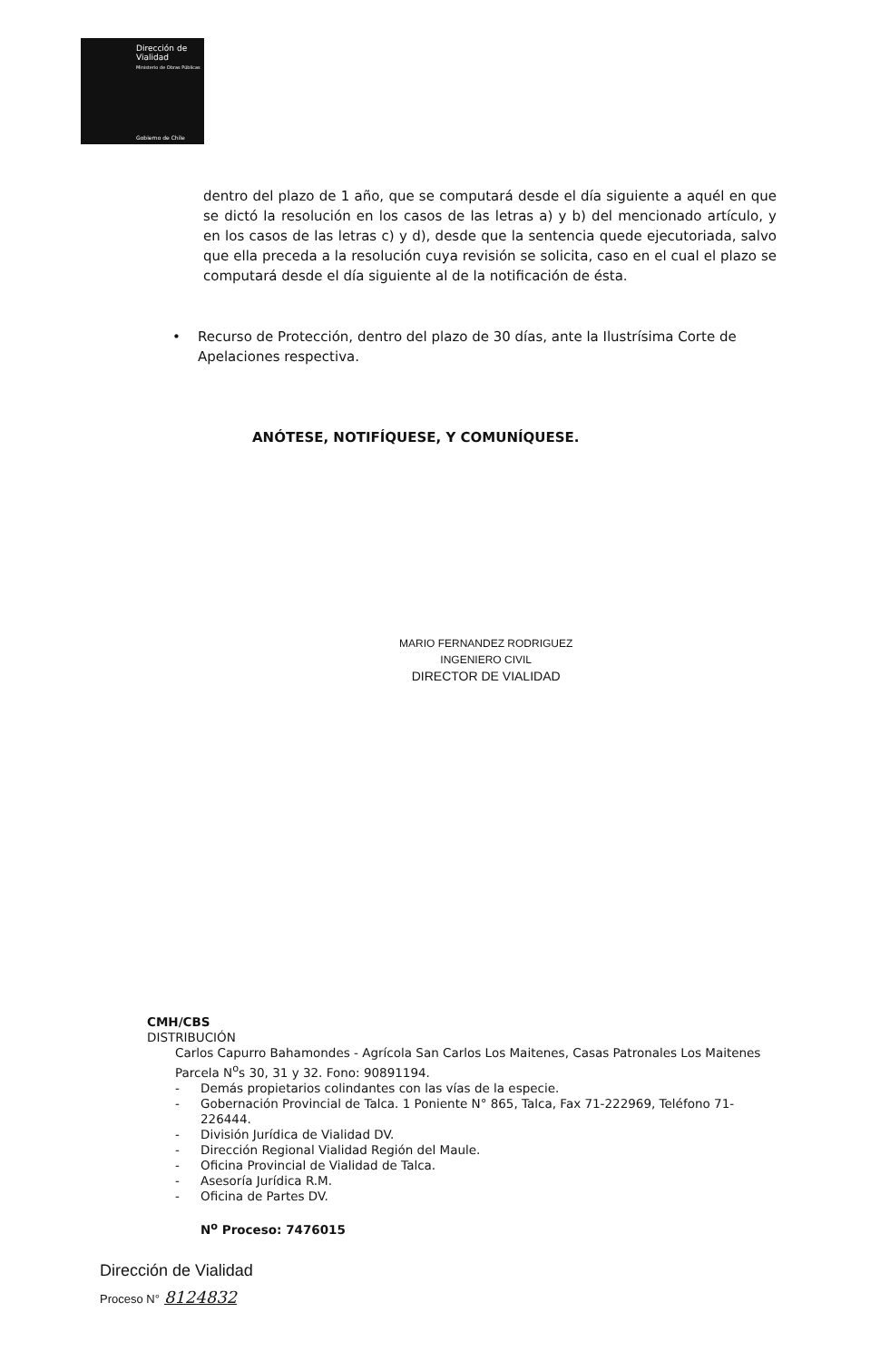Dirección de
Vialidad
Ministerio de Obras Públicas
Gobierno de Chile
dentro del plazo de 1 año, que se computará desde el día siguiente a aquél en que se dictó la resolución en los casos de las letras a) y b) del mencionado artículo, y en los casos de las letras c) y d), desde que la sentencia quede ejecutoriada, salvo que ella preceda a la resolución cuya revisión se solicita, caso en el cual el plazo se computará desde el día siguiente al de la notificación de ésta.
• Recurso de Protección, dentro del plazo de 30 días, ante la Ilustrísima Corte de Apelaciones respectiva.
ANÓTESE, NOTIFÍQUESE, Y COMUNÍQUESE.
MARIO FERNANDEZ RODRIGUEZ
INGENIERO CIVIL
DIRECTOR DE VIALIDAD
CMH/CBS
DISTRIBUCIÓN
Carlos Capurro Bahamondes - Agrícola San Carlos Los Maitenes, Casas Patronales Los Maitenes Parcela N<sup>o</sup>s 30, 31 y 32. Fono: 90891194.
- Demás propietarios colindantes con las vías de la especie.
- Gobernación Provincial de Talca. 1 Poniente N° 865, Talca, Fax 71-222969, Teléfono 71-226444.
- División Jurídica de Vialidad DV.
- Dirección Regional Vialidad Región del Maule.
- Oficina Provincial de Vialidad de Talca.
- Asesoría Jurídica R.M.
- Oficina de Partes DV.
N<sup>o</sup> Proceso: 7476015
Dirección de Vialidad
Proceso N° 8124832